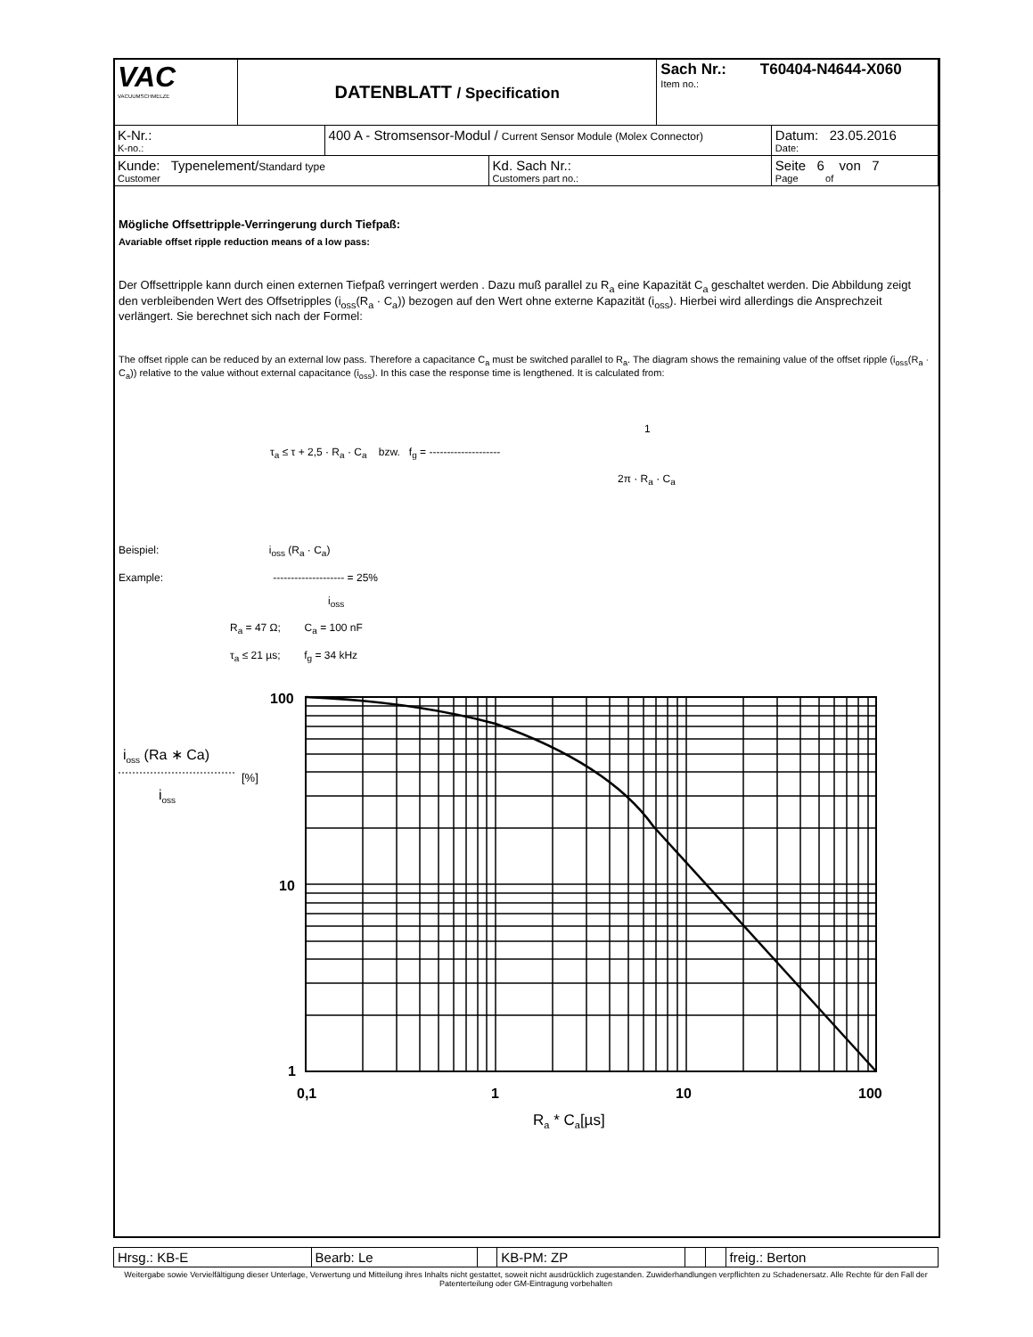| VAC VACUUMSCHMELZE | DATENBLATT / Specification | | | Sach Nr.: T60404-N4644-X060 Item no.: | |
| K-Nr.: K-no.: | | 400 A - Stromsensor-Modul / Current Sensor Module (Molex Connector) | | | Datum: 23.05.2016 Date: |
| Kunde: Typenelement/ Standard type Customer | | | Kd. Sach Nr.: Customers part no.: | | Seite 6 von 7 Page of |
Mögliche Offsettripple-Verringerung durch Tiefpaß:
Avariable offset ripple reduction means of a low pass:
Der Offsettripple kann durch einen externen Tiefpaß verringert werden . Dazu muß parallel zu R<sub>a</sub> eine Kapazität C<sub>a</sub> geschaltet werden. Die Abbildung zeigt den verbleibenden Wert des Offsetripples (i<sub>oss</sub>(R<sub>a</sub> · C<sub>a</sub>)) bezogen auf den Wert ohne externe Kapazität (i<sub>oss</sub>). Hierbei wird allerdings die Ansprechzeit verlängert. Sie berechnet sich nach der Formel:
The offset ripple can be reduced by an external low pass. Therefore a capacitance C<sub>a</sub> must be switched parallel to R<sub>a</sub>. The diagram shows the remaining value of the offset ripple (i<sub>oss</sub>(R<sub>a</sub> · C<sub>a</sub>)) relative to the value without external capacitance (i<sub>oss</sub>). In this case the response time is lengthened. It is calculated from:
1
τ<sub>a</sub> ≤ τ + 2,5 · R<sub>a</sub> · C<sub>a</sub> bzw. f<sub>g</sub> = --------------------
2π · R<sub>a</sub> · C<sub>a</sub>
Beispiel: i<sub>oss</sub> (R<sub>a</sub> · C<sub>a</sub>)
Example: -------------------- = 25%
i<sub>oss</sub>
R<sub>a</sub> = 47 Ω; C<sub>a</sub> = 100 nF
τ<sub>a</sub> ≤ 21 µs; f<sub>g</sub> = 34 kHz
100
10
1
0,1
1
10
100
ioss (Ra ∗ Ca)
[%]
ioss
Ra * Ca[µs]
| Hrsg.: KB-E | Bearb: Le | | KB-PM: ZP | | | freig.: Berton |
Weitergabe sowie Vervielfältigung dieser Unterlage, Verwertung und Mitteilung ihres Inhalts nicht gestattet, soweit nicht ausdrücklich zugestanden. Zuwiderhandlungen verpflichten zu Schadenersatz. Alle Rechte für den Fall der Patenterteilung oder GM-Eintragung vorbehalten